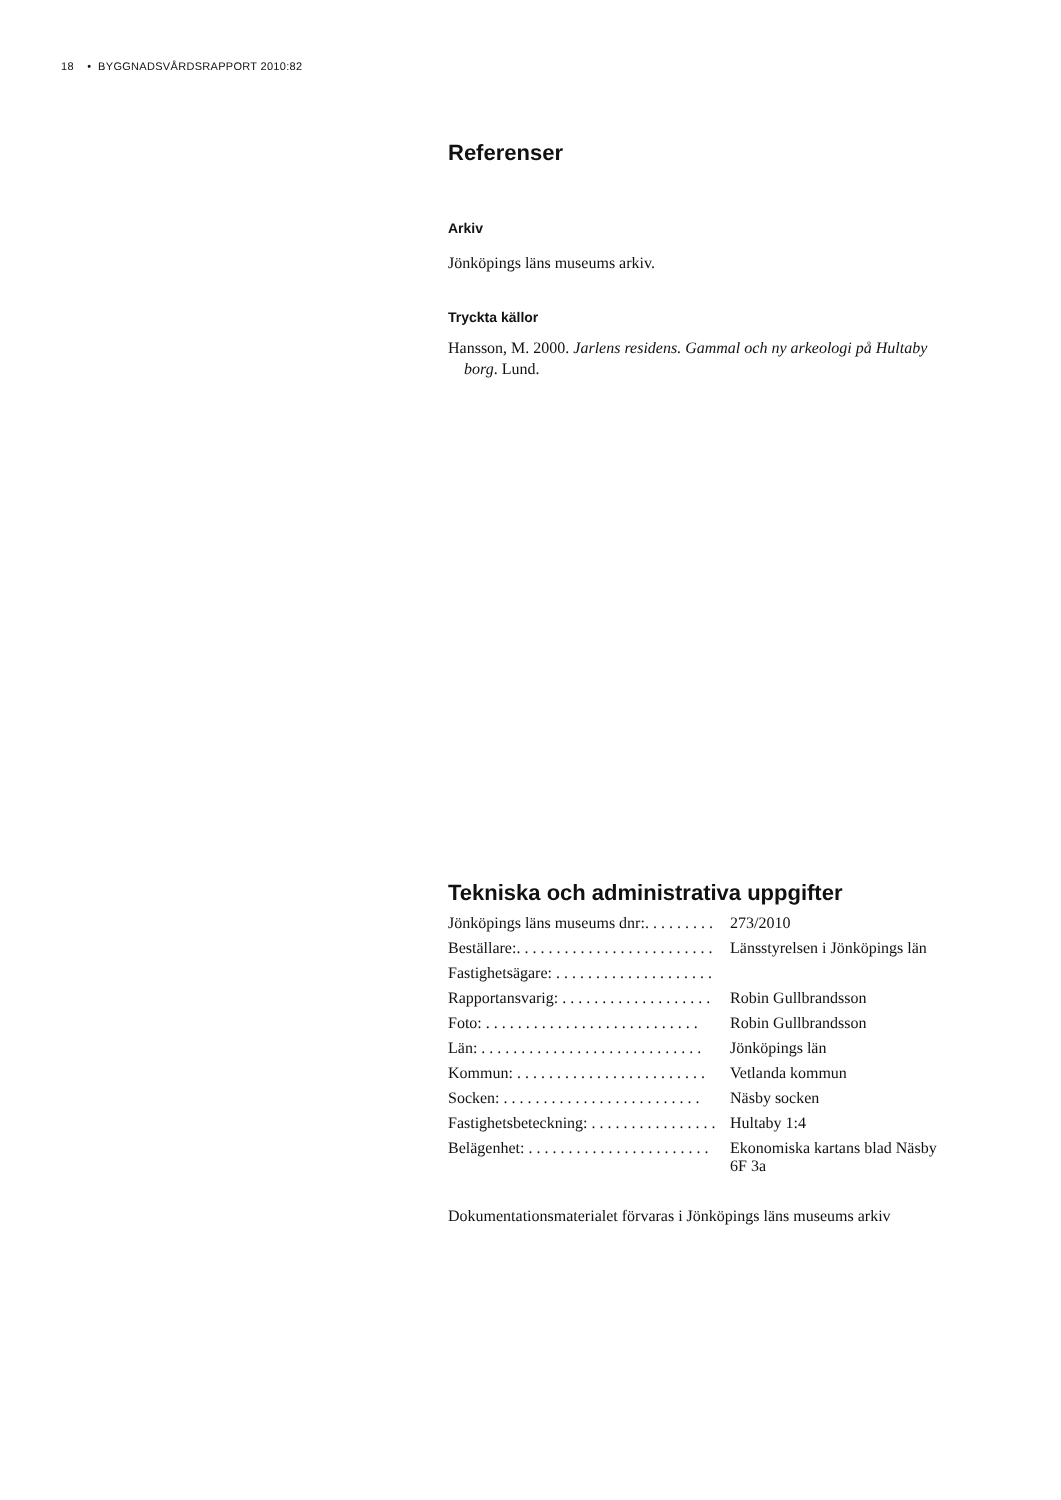18 • BYGGNADSVÅRDSRAPPORT 2010:82
Referenser
Arkiv
Jönköpings läns museums arkiv.
Tryckta källor
Hansson, M. 2000. Jarlens residens. Gammal och ny arkeologi på Hultaby
borg. Lund.
Tekniska och administrativa uppgifter
| Jönköpings läns museums dnr:. . . . . . . . . | 273/2010 |
| Beställare:. . . . . . . . . . . . . . . . . . . . . . . . . | Länsstyrelsen i Jönköpings län |
| Fastighetsägare: . . . . . . . . . . . . . . . . . . . . | |
| Rapportansvarig: . . . . . . . . . . . . . . . . . . . | Robin Gullbrandsson |
| Foto: . . . . . . . . . . . . . . . . . . . . . . . . . . . | Robin Gullbrandsson |
| Län: . . . . . . . . . . . . . . . . . . . . . . . . . . . . | Jönköpings län |
| Kommun: . . . . . . . . . . . . . . . . . . . . . . . . | Vetlanda kommun |
| Socken: . . . . . . . . . . . . . . . . . . . . . . . . . | Näsby socken |
| Fastighetsbeteckning: . . . . . . . . . . . . . . . . | Hultaby 1:4 |
| Belägenhet: . . . . . . . . . . . . . . . . . . . . . . . | Ekonomiska kartans blad Näsby 6F 3a |
Dokumentationsmaterialet förvaras i Jönköpings läns museums arkiv